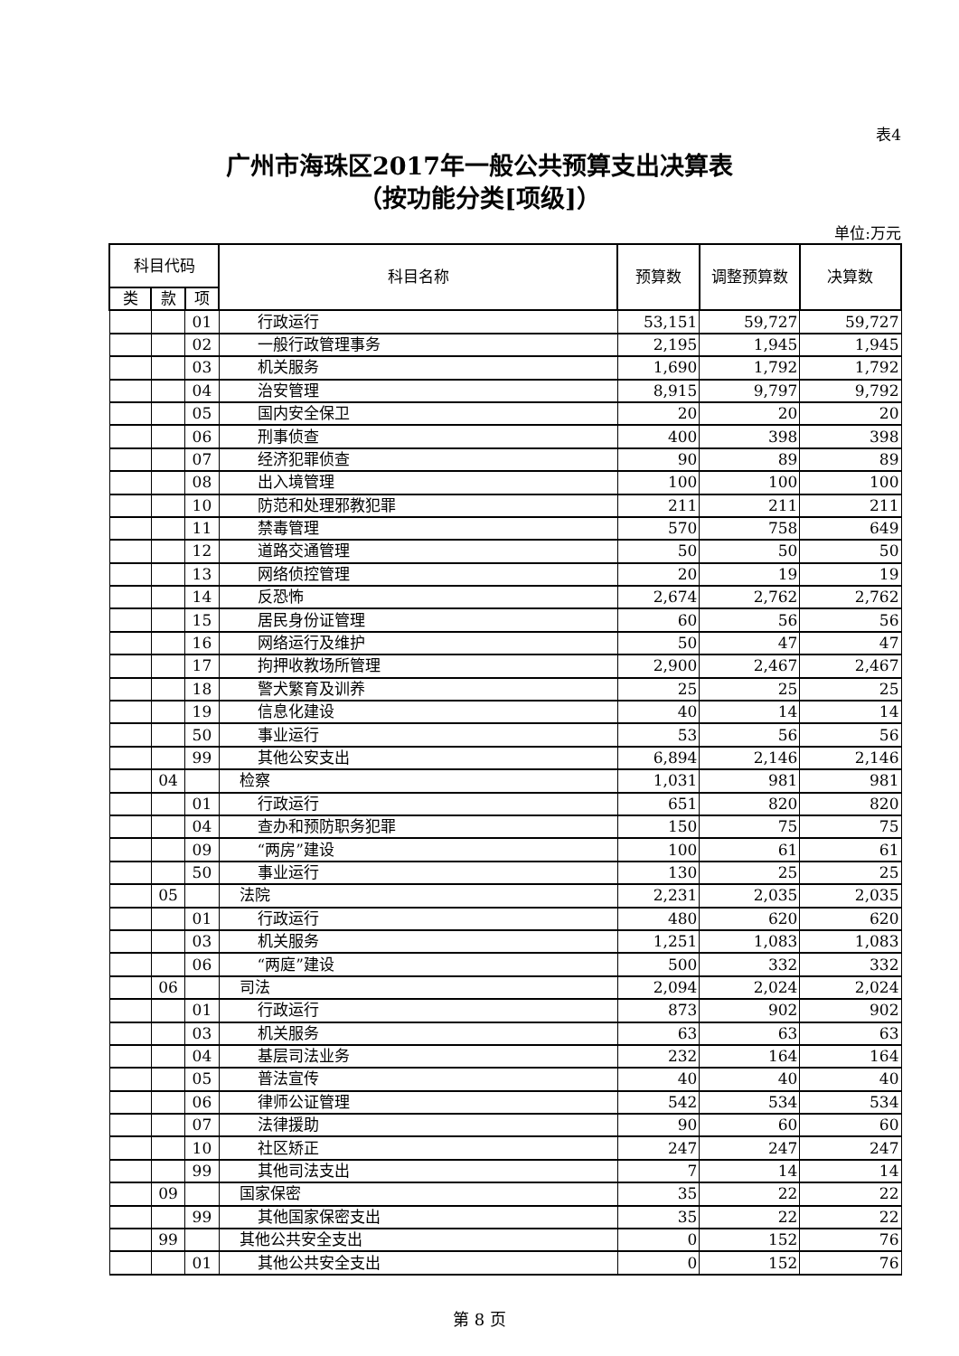表4
广州市海珠区2017年一般公共预算支出决算表
（按功能分类[项级]）
单位:万元
| 科目代码 | | | 科目名称 | 预算数 | 调整预算数 | 决算数 |
| --- | --- | --- | --- | --- | --- | --- |
| 类 | 款 | 项 | | | | |
| | | 01 | 行政运行 | 53,151 | 59,727 | 59,727 |
| | | 02 | 一般行政管理事务 | 2,195 | 1,945 | 1,945 |
| | | 03 | 机关服务 | 1,690 | 1,792 | 1,792 |
| | | 04 | 治安管理 | 8,915 | 9,797 | 9,792 |
| | | 05 | 国内安全保卫 | 20 | 20 | 20 |
| | | 06 | 刑事侦查 | 400 | 398 | 398 |
| | | 07 | 经济犯罪侦查 | 90 | 89 | 89 |
| | | 08 | 出入境管理 | 100 | 100 | 100 |
| | | 10 | 防范和处理邪教犯罪 | 211 | 211 | 211 |
| | | 11 | 禁毒管理 | 570 | 758 | 649 |
| | | 12 | 道路交通管理 | 50 | 50 | 50 |
| | | 13 | 网络侦控管理 | 20 | 19 | 19 |
| | | 14 | 反恐怖 | 2,674 | 2,762 | 2,762 |
| | | 15 | 居民身份证管理 | 60 | 56 | 56 |
| | | 16 | 网络运行及维护 | 50 | 47 | 47 |
| | | 17 | 拘押收教场所管理 | 2,900 | 2,467 | 2,467 |
| | | 18 | 警犬繁育及训养 | 25 | 25 | 25 |
| | | 19 | 信息化建设 | 40 | 14 | 14 |
| | | 50 | 事业运行 | 53 | 56 | 56 |
| | | 99 | 其他公安支出 | 6,894 | 2,146 | 2,146 |
| | 04 | | 检察 | 1,031 | 981 | 981 |
| | | 01 | 行政运行 | 651 | 820 | 820 |
| | | 04 | 查办和预防职务犯罪 | 150 | 75 | 75 |
| | | 09 | “两房”建设 | 100 | 61 | 61 |
| | | 50 | 事业运行 | 130 | 25 | 25 |
| | 05 | | 法院 | 2,231 | 2,035 | 2,035 |
| | | 01 | 行政运行 | 480 | 620 | 620 |
| | | 03 | 机关服务 | 1,251 | 1,083 | 1,083 |
| | | 06 | “两庭”建设 | 500 | 332 | 332 |
| | 06 | | 司法 | 2,094 | 2,024 | 2,024 |
| | | 01 | 行政运行 | 873 | 902 | 902 |
| | | 03 | 机关服务 | 63 | 63 | 63 |
| | | 04 | 基层司法业务 | 232 | 164 | 164 |
| | | 05 | 普法宣传 | 40 | 40 | 40 |
| | | 06 | 律师公证管理 | 542 | 534 | 534 |
| | | 07 | 法律援助 | 90 | 60 | 60 |
| | | 10 | 社区矫正 | 247 | 247 | 247 |
| | | 99 | 其他司法支出 | 7 | 14 | 14 |
| | 09 | | 国家保密 | 35 | 22 | 22 |
| | | 99 | 其他国家保密支出 | 35 | 22 | 22 |
| | 99 | | 其他公共安全支出 | 0 | 152 | 76 |
| | | 01 | 其他公共安全支出 | 0 | 152 | 76 |
第 8 页